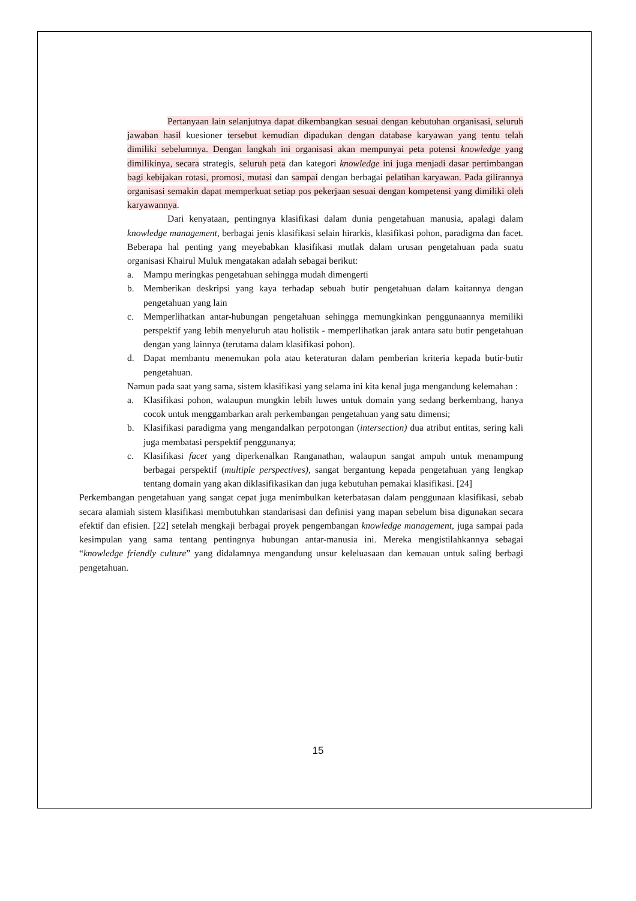Pertanyaan lain selanjutnya dapat dikembangkan sesuai dengan kebutuhan organisasi, seluruh jawaban hasil kuesioner tersebut kemudian dipadukan dengan database karyawan yang tentu telah dimiliki sebelumnya. Dengan langkah ini organisasi akan mempunyai peta potensi knowledge yang dimilikinya, secara strategis, seluruh peta dan kategori knowledge ini juga menjadi dasar pertimbangan bagi kebijakan rotasi, promosi, mutasi dan sampai dengan berbagai pelatihan karyawan. Pada gilirannya organisasi semakin dapat memperkuat setiap pos pekerjaan sesuai dengan kompetensi yang dimiliki oleh karyawannya.
Dari kenyataan, pentingnya klasifikasi dalam dunia pengetahuan manusia, apalagi dalam knowledge management, berbagai jenis klasifikasi selain hirarkis, klasifikasi pohon, paradigma dan facet. Beberapa hal penting yang meyebabkan klasifikasi mutlak dalam urusan pengetahuan pada suatu organisasi Khairul Muluk mengatakan adalah sebagai berikut:
a. Mampu meringkas pengetahuan sehingga mudah dimengerti
b. Memberikan deskripsi yang kaya terhadap sebuah butir pengetahuan dalam kaitannya dengan pengetahuan yang lain
c. Memperlihatkan antar-hubungan pengetahuan sehingga memungkinkan penggunaannya memiliki perspektif yang lebih menyeluruh atau holistik - memperlihatkan jarak antara satu butir pengetahuan dengan yang lainnya (terutama dalam klasifikasi pohon).
d. Dapat membantu menemukan pola atau keteraturan dalam pemberian kriteria kepada butir-butir pengetahuan.
Namun pada saat yang sama, sistem klasifikasi yang selama ini kita kenal juga mengandung kelemahan :
a. Klasifikasi pohon, walaupun mungkin lebih luwes untuk domain yang sedang berkembang, hanya cocok untuk menggambarkan arah perkembangan pengetahuan yang satu dimensi;
b. Klasifikasi paradigma yang mengandalkan perpotongan (intersection) dua atribut entitas, sering kali juga membatasi perspektif penggunanya;
c. Klasifikasi facet yang diperkenalkan Ranganathan, walaupun sangat ampuh untuk menampung berbagai perspektif (multiple perspectives), sangat bergantung kepada pengetahuan yang lengkap tentang domain yang akan diklasifikasikan dan juga kebutuhan pemakai klasifikasi. [24]
Perkembangan pengetahuan yang sangat cepat juga menimbulkan keterbatasan dalam penggunaan klasifikasi, sebab secara alamiah sistem klasifikasi membutuhkan standarisasi dan definisi yang mapan sebelum bisa digunakan secara efektif dan efisien. [22] setelah mengkaji berbagai proyek pengembangan knowledge management, juga sampai pada kesimpulan yang sama tentang pentingnya hubungan antar-manusia ini. Mereka mengistilahkannya sebagai “knowledge friendly culture” yang didalamnya mengandung unsur keleluasaan dan kemauan untuk saling berbagi pengetahuan.
15